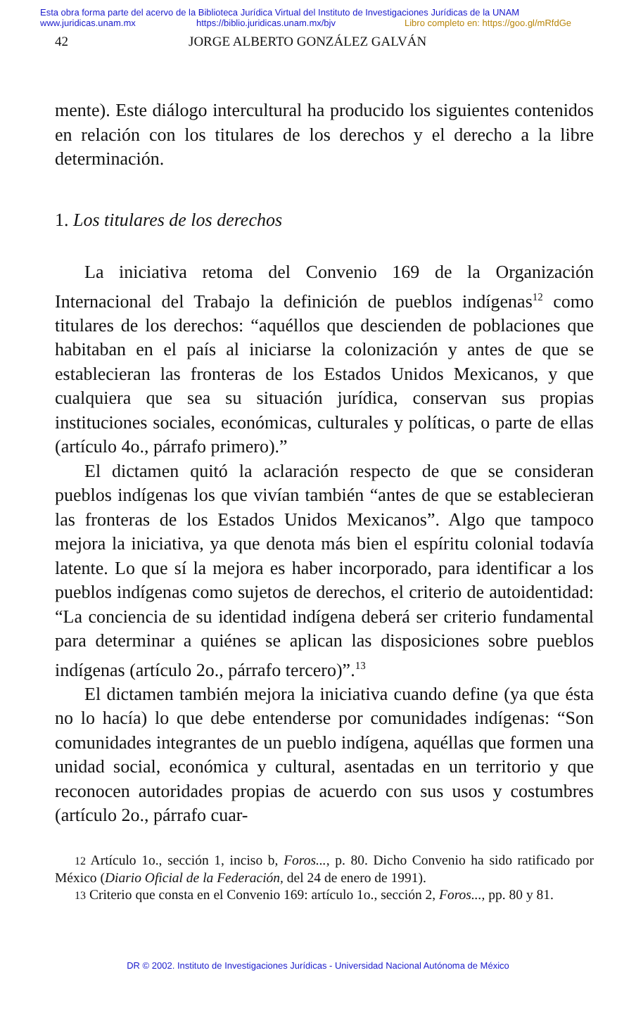Esta obra forma parte del acervo de la Biblioteca Jurídica Virtual del Instituto de Investigaciones Jurídicas de la UNAM
www.juridicas.unam.mx https://biblio.juridicas.unam.mx/bjv Libro completo en: https://goo.gl/mRfdGe
42 JORGE ALBERTO GONZÁLEZ GALVÁN
mente). Este diálogo intercultural ha producido los siguientes contenidos en relación con los titulares de los derechos y el derecho a la libre determinación.
1. Los titulares de los derechos
La iniciativa retoma del Convenio 169 de la Organización Internacional del Trabajo la definición de pueblos indígenas<sup>12</sup> como titulares de los derechos: “aquéllos que descienden de poblaciones que habitaban en el país al iniciarse la colonización y antes de que se establecieran las fronteras de los Estados Unidos Mexicanos, y que cualquiera que sea su situación jurídica, conservan sus propias instituciones sociales, económicas, culturales y políticas, o parte de ellas (artículo 4o., párrafo primero).”
El dictamen quitó la aclaración respecto de que se consideran pueblos indígenas los que vivían también “antes de que se establecieran las fronteras de los Estados Unidos Mexicanos”. Algo que tampoco mejora la iniciativa, ya que denota más bien el espíritu colonial todavía latente. Lo que sí la mejora es haber incorporado, para identificar a los pueblos indígenas como sujetos de derechos, el criterio de autoidentidad: “La conciencia de su identidad indígena deberá ser criterio fundamental para determinar a quiénes se aplican las disposiciones sobre pueblos indígenas (artículo 2o., párrafo tercero)”.<sup>13</sup>
El dictamen también mejora la iniciativa cuando define (ya que ésta no lo hacía) lo que debe entenderse por comunidades indígenas: “Son comunidades integrantes de un pueblo indígena, aquéllas que formen una unidad social, económica y cultural, asentadas en un territorio y que reconocen autoridades propias de acuerdo con sus usos y costumbres (artículo 2o., párrafo cuar-
12 Artículo 1o., sección 1, inciso b, Foros..., p. 80. Dicho Convenio ha sido ratificado por México (Diario Oficial de la Federación, del 24 de enero de 1991).
13 Criterio que consta en el Convenio 169: artículo 1o., sección 2, Foros..., pp. 80 y 81.
DR © 2002. Instituto de Investigaciones Jurídicas - Universidad Nacional Autónoma de México